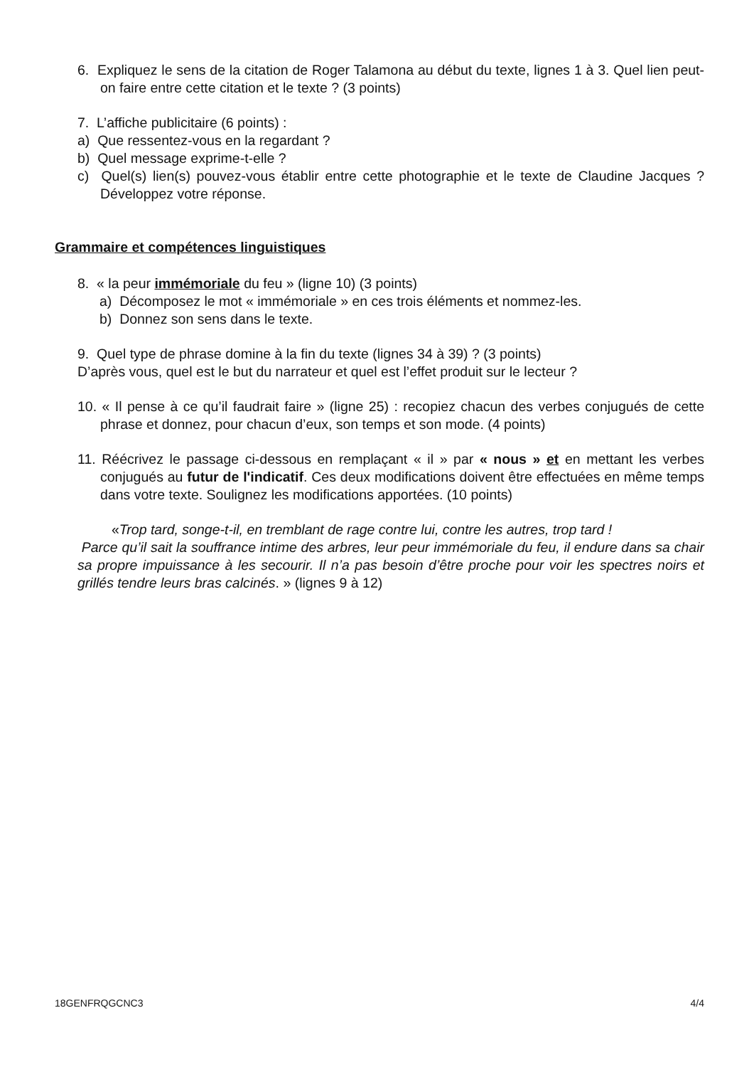6. Expliquez le sens de la citation de Roger Talamona au début du texte, lignes 1 à 3. Quel lien peut-on faire entre cette citation et le texte ? (3 points)
7. L’affiche publicitaire (6 points) :
a) Que ressentez-vous en la regardant ?
b) Quel message exprime-t-elle ?
c) Quel(s) lien(s) pouvez-vous établir entre cette photographie et le texte de Claudine Jacques ? Développez votre réponse.
Grammaire et compétences linguistiques
8. « la peur immémoriale du feu » (ligne 10) (3 points)
a) Décomposez le mot « immémoriale » en ces trois éléments et nommez-les.
b) Donnez son sens dans le texte.
9. Quel type de phrase domine à la fin du texte (lignes 34 à 39) ? (3 points)
D’après vous, quel est le but du narrateur et quel est l’effet produit sur le lecteur ?
10. « Il pense à ce qu’il faudrait faire » (ligne 25) : recopiez chacun des verbes conjugués de cette phrase et donnez, pour chacun d’eux, son temps et son mode. (4 points)
11. Réécrivez le passage ci-dessous en remplaçant « il » par « nous » et en mettant les verbes conjugués au futur de l'indicatif. Ces deux modifications doivent être effectuées en même temps dans votre texte. Soulignez les modifications apportées. (10 points)
«Trop tard, songe-t-il, en tremblant de rage contre lui, contre les autres, trop tard !
Parce qu’il sait la souffrance intime des arbres, leur peur immémoriale du feu, il endure dans sa chair sa propre impuissance à les secourir. Il n’a pas besoin d’être proche pour voir les spectres noirs et grillés tendre leurs bras calcinés. » (lignes 9 à 12)
18GENFRQGCNC3 4/4